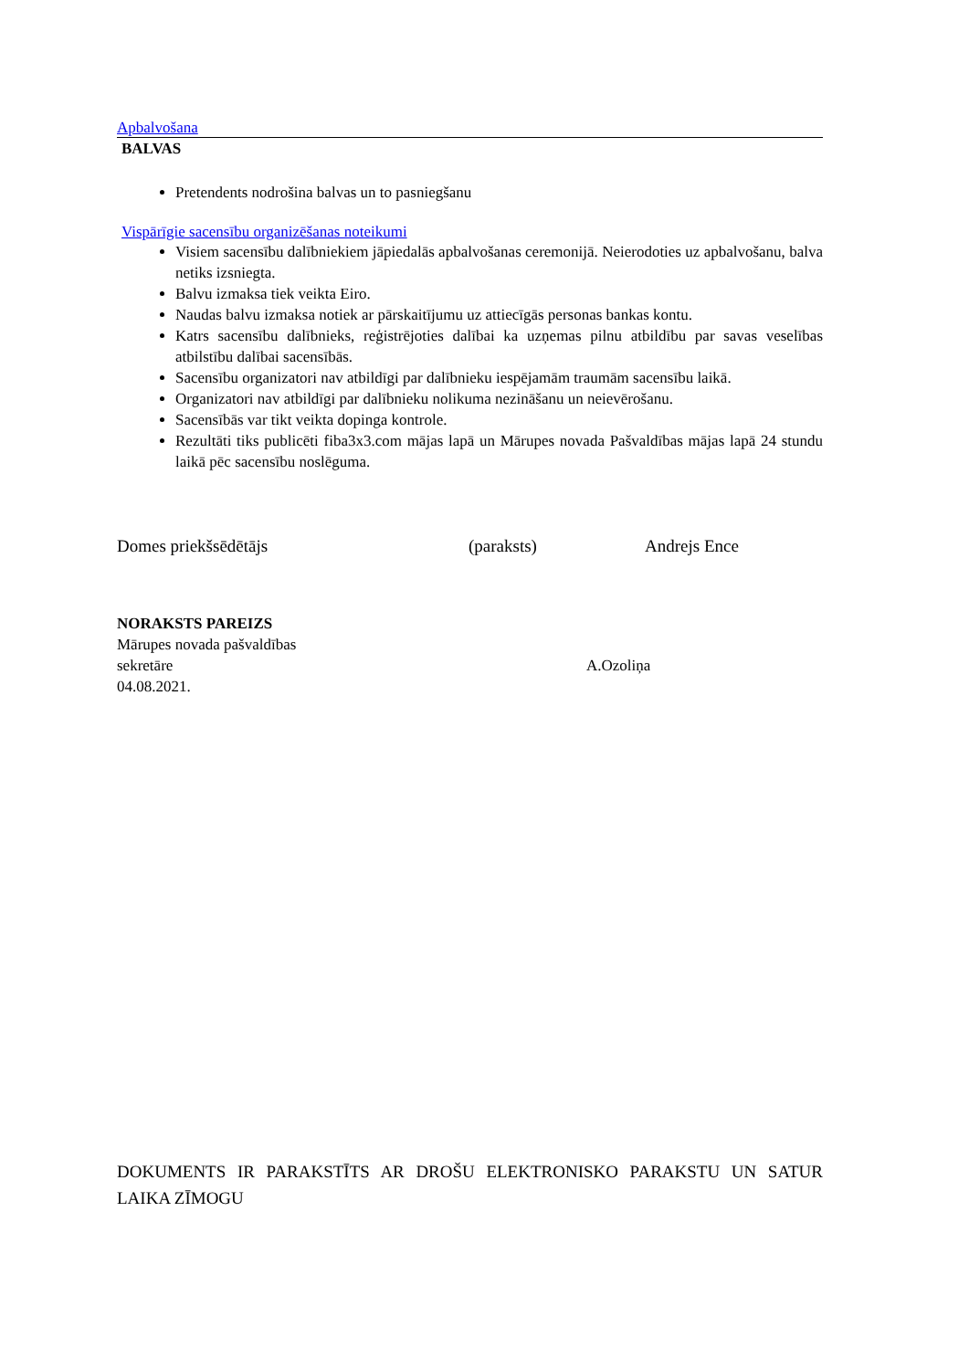Apbalvošana
BALVAS
Pretendents nodrošina balvas un to pasniegšanu
Vispārīgie sacensību organizēšanas noteikumi
Visiem sacensību dalībniekiem jāpiedalās apbalvošanas ceremonijā. Neierodoties uz apbalvošanu, balva netiks izsniegta.
Balvu izmaksa tiek veikta Eiro.
Naudas balvu izmaksa notiek ar pārskaitījumu uz attiecīgās personas bankas kontu.
Katrs sacensību dalībnieks, reģistrējoties dalībai ka uzņemas pilnu atbildību par savas veselības atbilstību dalībai sacensībās.
Sacensību organizatori nav atbildīgi par dalībnieku iespējamām traumām sacensību laikā.
Organizatori nav atbildīgi par dalībnieku nolikuma nezināšanu un neievērošanu.
Sacensībās var tikt veikta dopinga kontrole.
Rezultāti tiks publicēti fiba3x3.com mājas lapā un Mārupes novada Pašvaldības mājas lapā 24 stundu laikā pēc sacensību noslēguma.
Domes priekšsēdētājs (paraksts) Andrejs Ence
NORAKSTS PAREIZS
Mārupes novada pašvaldības
sekretāre A.Ozoliņa
04.08.2021.
DOKUMENTS IR PARAKSTĪTS AR DROŠU ELEKTRONISKO PARAKSTU UN SATUR LAIKA ZĪMOGU